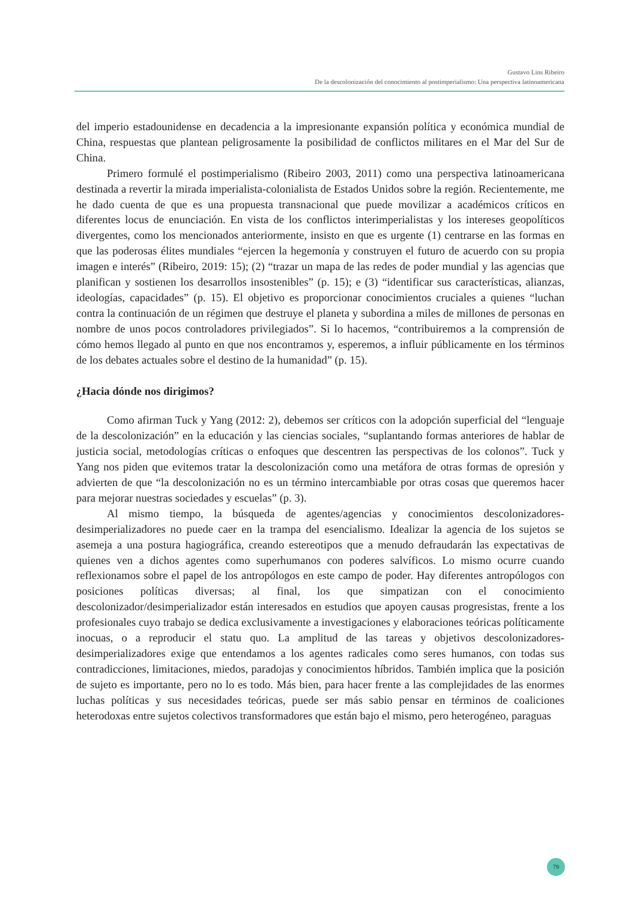Gustavo Lins Ribeiro
De la descolonización del conocimiento al postimperialismo: Una perspectiva latinoamericana
del imperio estadounidense en decadencia a la impresionante expansión política y económica mundial de China, respuestas que plantean peligrosamente la posibilidad de conflictos militares en el Mar del Sur de China.
Primero formulé el postimperialismo (Ribeiro 2003, 2011) como una perspectiva latinoamericana destinada a revertir la mirada imperialista-colonialista de Estados Unidos sobre la región. Recientemente, me he dado cuenta de que es una propuesta transnacional que puede movilizar a académicos críticos en diferentes locus de enunciación. En vista de los conflictos interimperialistas y los intereses geopolíticos divergentes, como los mencionados anteriormente, insisto en que es urgente (1) centrarse en las formas en que las poderosas élites mundiales “ejercen la hegemonía y construyen el futuro de acuerdo con su propia imagen e interés” (Ribeiro, 2019: 15); (2) “trazar un mapa de las redes de poder mundial y las agencias que planifican y sostienen los desarrollos insostenibles” (p. 15); e (3) “identificar sus características, alianzas, ideologías, capacidades” (p. 15). El objetivo es proporcionar conocimientos cruciales a quienes “luchan contra la continuación de un régimen que destruye el planeta y subordina a miles de millones de personas en nombre de unos pocos controladores privilegiados”. Si lo hacemos, “contribuiremos a la comprensión de cómo hemos llegado al punto en que nos encontramos y, esperemos, a influir públicamente en los términos de los debates actuales sobre el destino de la humanidad” (p. 15).
¿Hacia dónde nos dirigimos?
Como afirman Tuck y Yang (2012: 2), debemos ser críticos con la adopción superficial del “lenguaje de la descolonización” en la educación y las ciencias sociales, “suplantando formas anteriores de hablar de justicia social, metodologías críticas o enfoques que descentren las perspectivas de los colonos”. Tuck y Yang nos piden que evitemos tratar la descolonización como una metáfora de otras formas de opresión y advierten de que “la descolonización no es un término intercambiable por otras cosas que queremos hacer para mejorar nuestras sociedades y escuelas” (p. 3).
Al mismo tiempo, la búsqueda de agentes/agencias y conocimientos descolonizadores-desimperializadores no puede caer en la trampa del esencialismo. Idealizar la agencia de los sujetos se asemeja a una postura hagiográfica, creando estereotipos que a menudo defraudarán las expectativas de quienes ven a dichos agentes como superhumanos con poderes salvíficos. Lo mismo ocurre cuando reflexionamos sobre el papel de los antropólogos en este campo de poder. Hay diferentes antropólogos con posiciones políticas diversas; al final, los que simpatizan con el conocimiento descolonizador/desimperializador están interesados en estudios que apoyen causas progresistas, frente a los profesionales cuyo trabajo se dedica exclusivamente a investigaciones y elaboraciones teóricas políticamente inocuas, o a reproducir el statu quo. La amplitud de las tareas y objetivos descolonizadores-desimperializadores exige que entendamos a los agentes radicales como seres humanos, con todas sus contradicciones, limitaciones, miedos, paradojas y conocimientos híbridos. También implica que la posición de sujeto es importante, pero no lo es todo. Más bien, para hacer frente a las complejidades de las enormes luchas políticas y sus necesidades teóricas, puede ser más sabio pensar en términos de coaliciones heterodoxas entre sujetos colectivos transformadores que están bajo el mismo, pero heterogéneo, paraguas
79